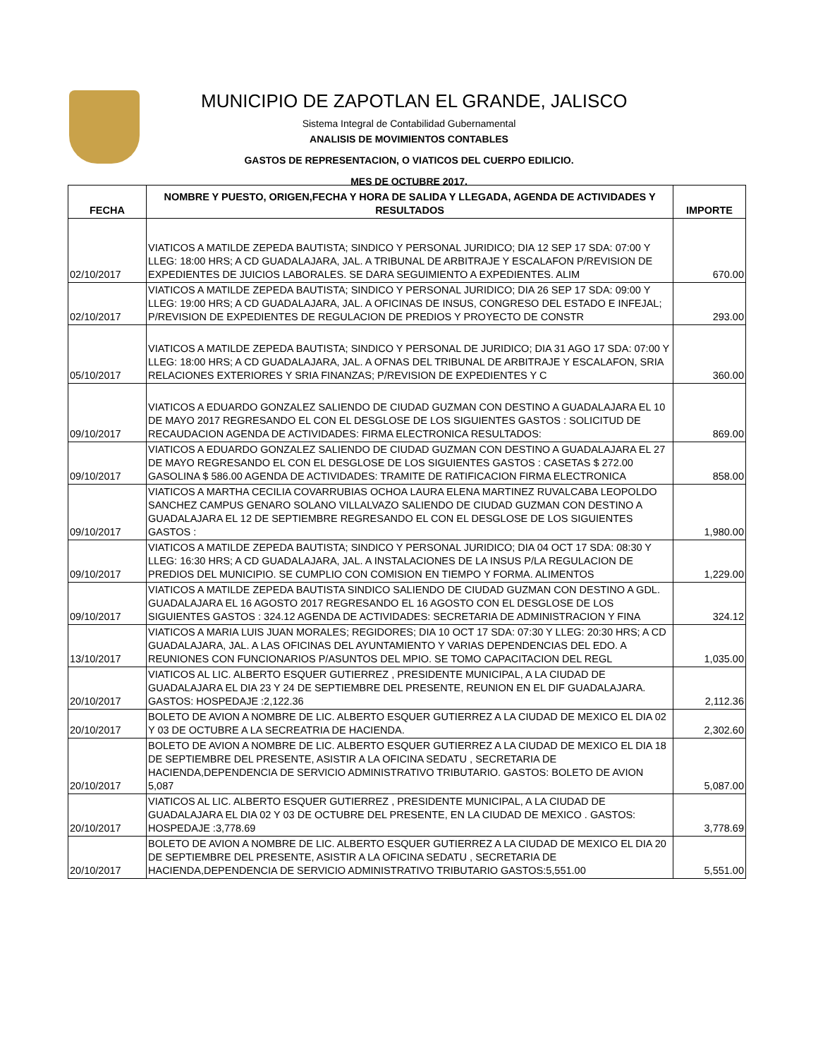MUNICIPIO DE ZAPOTLAN EL GRANDE, JALISCO
Sistema Integral de Contabilidad Gubernamental
ANALISIS DE MOVIMIENTOS CONTABLES
GASTOS DE REPRESENTACION, O VIATICOS DEL CUERPO EDILICIO.
MES DE OCTUBRE 2017.
| FECHA | NOMBRE Y PUESTO, ORIGEN,FECHA Y HORA DE SALIDA Y LLEGADA, AGENDA DE ACTIVIDADES Y RESULTADOS | IMPORTE |
| --- | --- | --- |
| 02/10/2017 | VIATICOS A MATILDE ZEPEDA BAUTISTA; SINDICO Y PERSONAL JURIDICO; DIA 12 SEP 17 SDA: 07:00 Y LLEG: 18:00 HRS; A CD GUADALAJARA, JAL. A TRIBUNAL DE ARBITRAJE Y ESCALAFON P/REVISION DE EXPEDIENTES DE JUICIOS LABORALES. SE DARA SEGUIMIENTO A EXPEDIENTES. ALIM | 670.00 |
| 02/10/2017 | VIATICOS A MATILDE ZEPEDA BAUTISTA; SINDICO Y PERSONAL JURIDICO; DIA 26 SEP 17 SDA: 09:00 Y LLEG: 19:00 HRS; A CD GUADALAJARA, JAL. A OFICINAS DE INSUS, CONGRESO DEL ESTADO E INFEJAL; P/REVISION DE EXPEDIENTES DE REGULACION DE PREDIOS Y PROYECTO DE CONSTR | 293.00 |
| 05/10/2017 | VIATICOS A MATILDE ZEPEDA BAUTISTA; SINDICO Y PERSONAL DE JURIDICO; DIA 31 AGO 17 SDA: 07:00 Y LLEG: 18:00 HRS; A CD GUADALAJARA, JAL. A OFNAS DEL TRIBUNAL DE ARBITRAJE Y ESCALAFON, SRIA RELACIONES EXTERIORES Y SRIA FINANZAS; P/REVISION DE EXPEDIENTES Y C | 360.00 |
| 09/10/2017 | VIATICOS A EDUARDO GONZALEZ SALIENDO DE CIUDAD GUZMAN CON DESTINO A GUADALAJARA EL 10 DE MAYO 2017 REGRESANDO EL CON EL DESGLOSE DE LOS SIGUIENTES GASTOS : SOLICITUD DE RECAUDACION AGENDA DE ACTIVIDADES: FIRMA ELECTRONICA RESULTADOS: | 869.00 |
| 09/10/2017 | VIATICOS A EDUARDO GONZALEZ SALIENDO DE CIUDAD GUZMAN CON DESTINO A GUADALAJARA EL 27 DE MAYO REGRESANDO EL CON EL DESGLOSE DE LOS SIGUIENTES GASTOS : CASETAS $ 272.00 GASOLINA $ 586.00 AGENDA DE ACTIVIDADES: TRAMITE DE RATIFICACION FIRMA ELECTRONICA | 858.00 |
| 09/10/2017 | VIATICOS A MARTHA CECILIA COVARRUBIAS OCHOA LAURA ELENA MARTINEZ RUVALCABA LEOPOLDO SANCHEZ CAMPUS GENARO SOLANO VILLALVAZO SALIENDO DE CIUDAD GUZMAN CON DESTINO A GUADALAJARA EL 12 DE SEPTIEMBRE REGRESANDO EL CON EL DESGLOSE DE LOS SIGUIENTES GASTOS : | 1,980.00 |
| 09/10/2017 | VIATICOS A MATILDE ZEPEDA BAUTISTA; SINDICO Y PERSONAL JURIDICO; DIA 04 OCT 17 SDA: 08:30 Y LLEG: 16:30 HRS; A CD GUADALAJARA, JAL. A INSTALACIONES DE LA INSUS P/LA REGULACION DE PREDIOS DEL MUNICIPIO. SE CUMPLIO CON COMISION EN TIEMPO Y FORMA. ALIMENTOS | 1,229.00 |
| 09/10/2017 | VIATICOS A MATILDE ZEPEDA BAUTISTA SINDICO SALIENDO DE CIUDAD GUZMAN CON DESTINO A GDL. GUADALAJARA EL 16 AGOSTO 2017 REGRESANDO EL 16 AGOSTO CON EL DESGLOSE DE LOS SIGUIENTES GASTOS : 324.12 AGENDA DE ACTIVIDADES: SECRETARIA DE ADMINISTRACION Y FINA | 324.12 |
| 13/10/2017 | VIATICOS A MARIA LUIS JUAN MORALES; REGIDORES; DIA 10 OCT 17 SDA: 07:30 Y LLEG: 20:30 HRS; A CD GUADALAJARA, JAL. A LAS OFICINAS DEL AYUNTAMIENTO Y VARIAS DEPENDENCIAS DEL EDO. A REUNIONES CON FUNCIONARIOS P/ASUNTOS DEL MPIO. SE TOMO CAPACITACION DEL REGL | 1,035.00 |
| 20/10/2017 | VIATICOS AL LIC. ALBERTO ESQUER GUTIERREZ , PRESIDENTE MUNICIPAL, A LA CIUDAD DE GUADALAJARA EL DIA 23 Y 24 DE SEPTIEMBRE DEL PRESENTE, REUNION EN EL DIF GUADALAJARA. GASTOS: HOSPEDAJE :2,122.36 | 2,112.36 |
| 20/10/2017 | BOLETO DE AVION A NOMBRE DE LIC. ALBERTO ESQUER GUTIERREZ A LA CIUDAD DE MEXICO EL DIA 02 Y 03 DE OCTUBRE A LA SECREATRIA DE HACIENDA. | 2,302.60 |
| 20/10/2017 | BOLETO DE AVION A NOMBRE DE LIC. ALBERTO ESQUER GUTIERREZ A LA CIUDAD DE MEXICO EL DIA 18 DE SEPTIEMBRE DEL PRESENTE, ASISTIR A LA OFICINA SEDATU , SECRETARIA DE HACIENDA,DEPENDENCIA DE SERVICIO ADMINISTRATIVO TRIBUTARIO. GASTOS: BOLETO DE AVION 5,087 | 5,087.00 |
| 20/10/2017 | VIATICOS AL LIC. ALBERTO ESQUER GUTIERREZ , PRESIDENTE MUNICIPAL, A LA CIUDAD DE GUADALAJARA EL DIA 02 Y 03 DE OCTUBRE DEL PRESENTE, EN LA CIUDAD DE MEXICO . GASTOS: HOSPEDAJE :3,778.69 | 3,778.69 |
| 20/10/2017 | BOLETO DE AVION A NOMBRE DE LIC. ALBERTO ESQUER GUTIERREZ A LA CIUDAD DE MEXICO EL DIA 20 DE SEPTIEMBRE DEL PRESENTE, ASISTIR A LA OFICINA SEDATU , SECRETARIA DE HACIENDA,DEPENDENCIA DE SERVICIO ADMINISTRATIVO TRIBUTARIO GASTOS:5,551.00 | 5,551.00 |